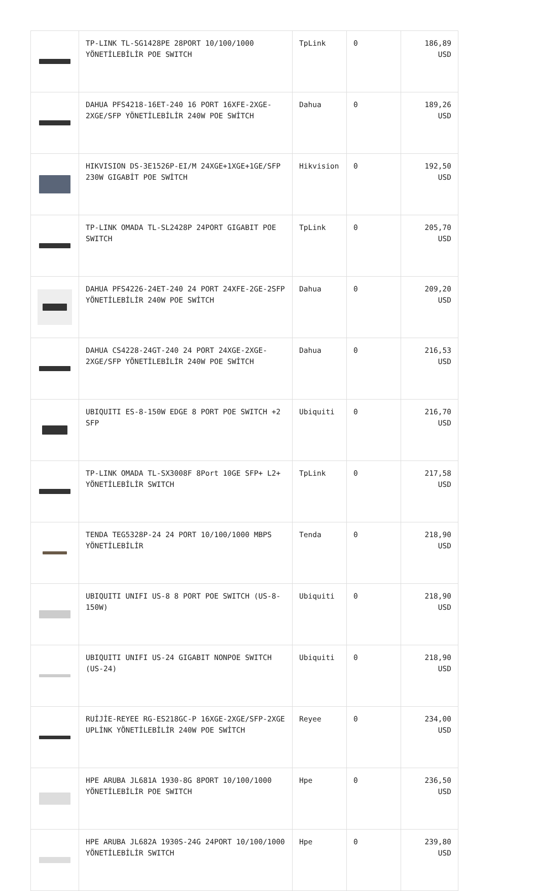| | TP-LINK TL-SG1428PE 28PORT 10/100/1000 YÖNETİLEBİLİR POE SWITCH | TpLink | 0 | 186,89 USD |
| | DAHUA PFS4218-16ET-240 16 PORT 16XFE-2XGE-2XGE/SFP YÖNETİLEBİLİR 240W POE SWİTCH | Dahua | 0 | 189,26 USD |
| | HIKVISION DS-3E1526P-EI/M 24XGE+1XGE+1GE/SFP 230W GIGABİT POE SWİTCH | Hikvision | 0 | 192,50 USD |
| | TP-LINK OMADA TL-SL2428P 24PORT GIGABIT POE SWITCH | TpLink | 0 | 205,70 USD |
| | DAHUA PFS4226-24ET-240 24 PORT 24XFE-2GE-2SFP YÖNETİLEBİLİR 240W POE SWİTCH | Dahua | 0 | 209,20 USD |
| | DAHUA CS4228-24GT-240 24 PORT 24XGE-2XGE-2XGE/SFP YÖNETİLEBİLİR 240W POE SWİTCH | Dahua | 0 | 216,53 USD |
| | UBIQUITI ES-8-150W EDGE 8 PORT POE SWITCH +2 SFP | Ubiquiti | 0 | 216,70 USD |
| | TP-LINK OMADA TL-SX3008F 8Port 10GE SFP+ L2+ YÖNETİLEBİLİR SWITCH | TpLink | 0 | 217,58 USD |
| | TENDA TEG5328P-24 24 PORT 10/100/1000 MBPS YÖNETİLEBİLİR | Tenda | 0 | 218,90 USD |
| | UBIQUITI UNIFI US-8 8 PORT POE SWITCH (US-8-150W) | Ubiquiti | 0 | 218,90 USD |
| | UBIQUITI UNIFI US-24 GIGABIT NONPOE SWITCH (US-24) | Ubiquiti | 0 | 218,90 USD |
| | RUİJİE-REYEE RG-ES218GC-P 16XGE-2XGE/SFP-2XGE UPLİNK YÖNETİLEBİLİR 240W POE SWİTCH | Reyee | 0 | 234,00 USD |
| | HPE ARUBA JL681A 1930-8G 8PORT 10/100/1000 YÖNETİLEBİLİR POE SWITCH | Hpe | 0 | 236,50 USD |
| | HPE ARUBA JL682A 1930S-24G 24PORT 10/100/1000 YÖNETİLEBİLİR SWITCH | Hpe | 0 | 239,80 USD |